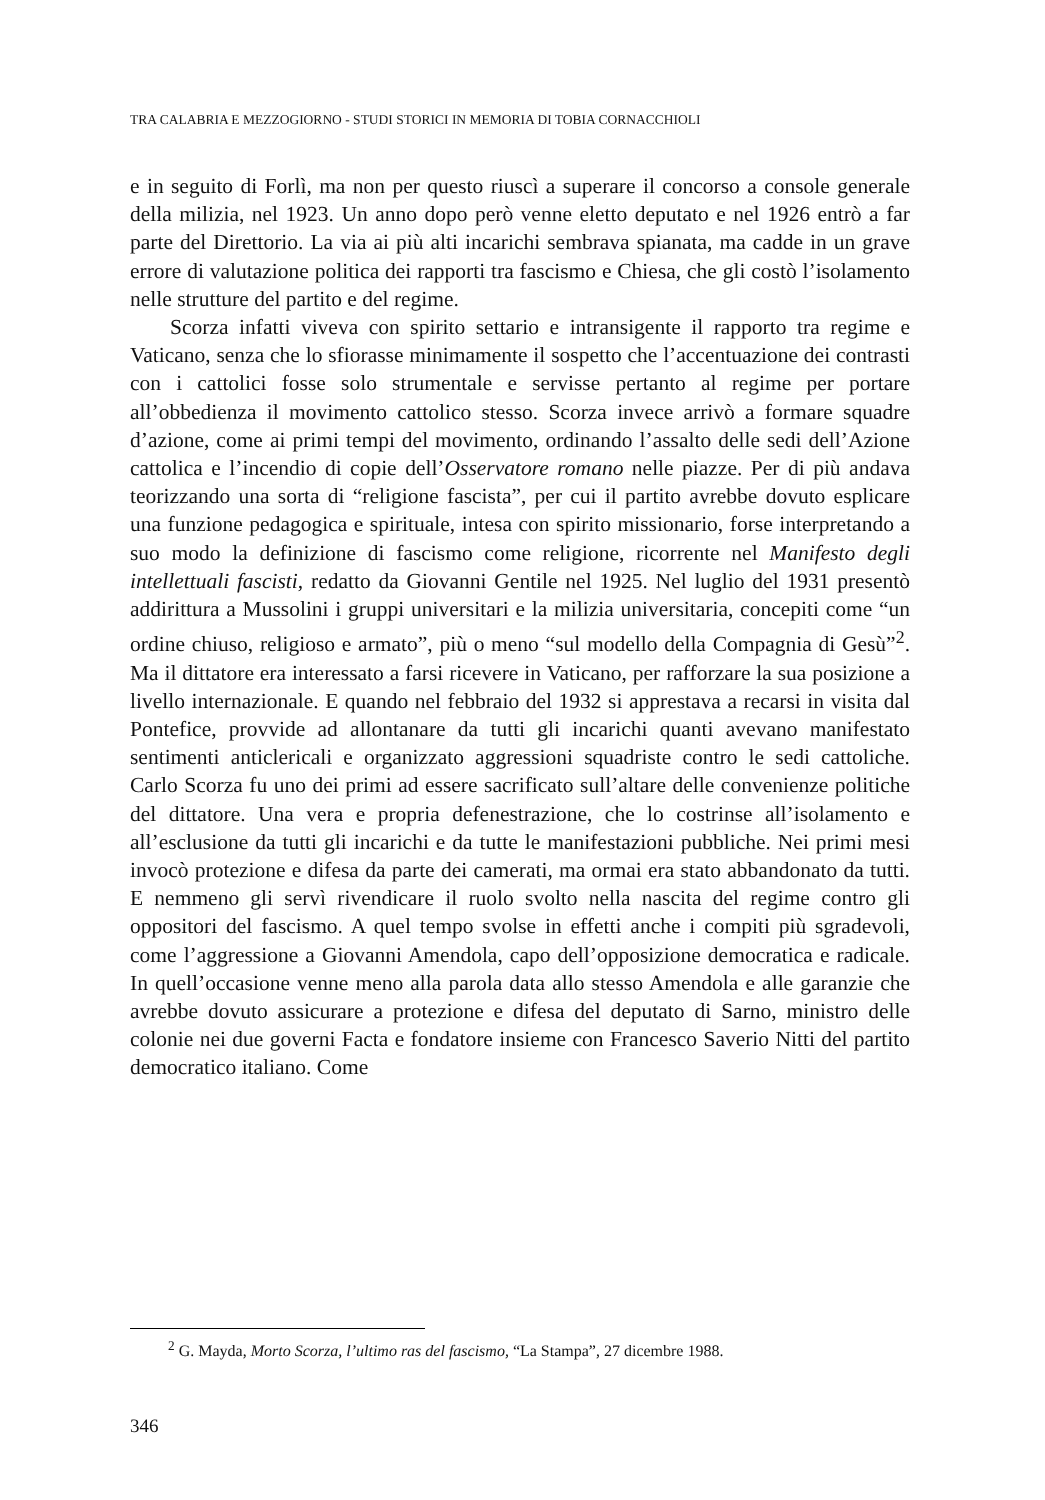TRA CALABRIA E MEZZOGIORNO - STUDI STORICI IN MEMORIA DI TOBIA CORNACCHIOLI
e in seguito di Forlì, ma non per questo riuscì a superare il concorso a console generale della milizia, nel 1923. Un anno dopo però venne eletto deputato e nel 1926 entrò a far parte del Direttorio. La via ai più alti incarichi sembrava spianata, ma cadde in un grave errore di valutazione politica dei rapporti tra fascismo e Chiesa, che gli costò l’isolamento nelle strutture del partito e del regime.
Scorza infatti viveva con spirito settario e intransigente il rapporto tra regime e Vaticano, senza che lo sfiorasse minimamente il sospetto che l’accentuazione dei contrasti con i cattolici fosse solo strumentale e servisse pertanto al regime per portare all’obbedienza il movimento cattolico stesso. Scorza invece arrivò a formare squadre d’azione, come ai primi tempi del movimento, ordinando l’assalto delle sedi dell’Azione cattolica e l’incendio di copie dell’Osservatore romano nelle piazze. Per di più andava teorizzando una sorta di “religione fascista”, per cui il partito avrebbe dovuto esplicare una funzione pedagogica e spirituale, intesa con spirito missionario, forse interpretando a suo modo la definizione di fascismo come religione, ricorrente nel Manifesto degli intellettuali fascisti, redatto da Giovanni Gentile nel 1925. Nel luglio del 1931 presentò addirittura a Mussolini i gruppi universitari e la milizia universitaria, concepiti come “un ordine chiuso, religioso e armato”, più o meno “sul modello della Compagnia di Gesù”<sup>2</sup>. Ma il dittatore era interessato a farsi ricevere in Vaticano, per rafforzare la sua posizione a livello internazionale. E quando nel febbraio del 1932 si apprestava a recarsi in visita dal Pontefice, provvide ad allontanare da tutti gli incarichi quanti avevano manifestato sentimenti anticlericali e organizzato aggressioni squadriste contro le sedi cattoliche. Carlo Scorza fu uno dei primi ad essere sacrificato sull’altare delle convenienze politiche del dittatore. Una vera e propria defenestrazione, che lo costrinse all’isolamento e all’esclusione da tutti gli incarichi e da tutte le manifestazioni pubbliche. Nei primi mesi invocò protezione e difesa da parte dei camerati, ma ormai era stato abbandonato da tutti. E nemmeno gli servì rivendicare il ruolo svolto nella nascita del regime contro gli oppositori del fascismo. A quel tempo svolse in effetti anche i compiti più sgradevoli, come l’aggressione a Giovanni Amendola, capo dell’opposizione democratica e radicale. In quell’occasione venne meno alla parola data allo stesso Amendola e alle garanzie che avrebbe dovuto assicurare a protezione e difesa del deputato di Sarno, ministro delle colonie nei due governi Facta e fondatore insieme con Francesco Saverio Nitti del partito democratico italiano. Come
<sup>2</sup> G. Mayda, Morto Scorza, l’ultimo ras del fascismo, “La Stampa”, 27 dicembre 1988.
346